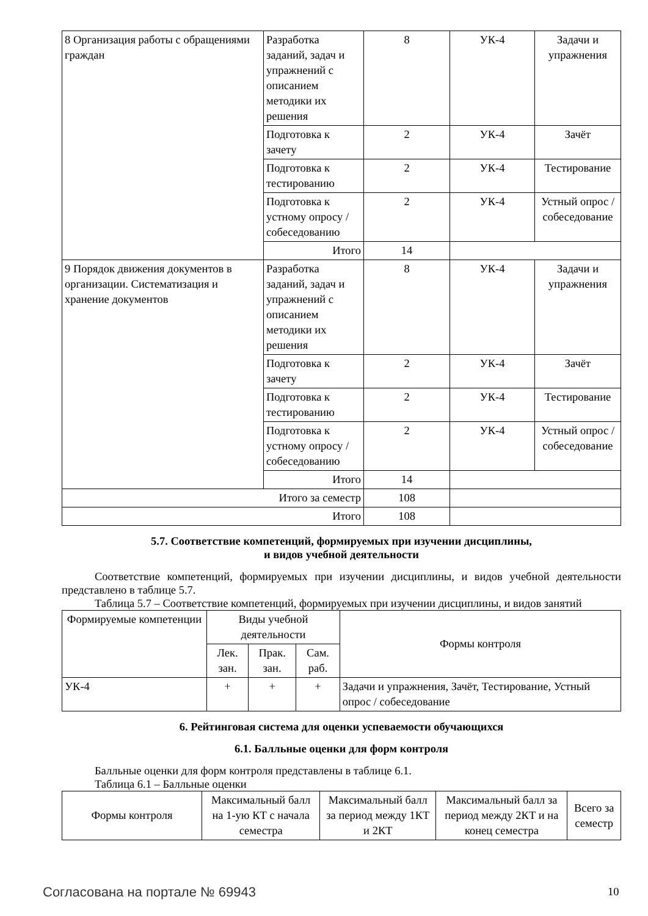| 8 Организация работы с обращениями граждан | Разработка заданий, задач и упражнений с описанием методики их решения | 8 | УК-4 | Задачи и упражнения |
| | Подготовка к зачету | 2 | УК-4 | Зачёт |
| | Подготовка к тестированию | 2 | УК-4 | Тестирование |
| | Подготовка к устному опросу / собеседованию | 2 | УК-4 | Устный опрос / собеседование |
| | Итого | 14 | | |
| 9 Порядок движения документов в организации. Систематизация и хранение документов | Разработка заданий, задач и упражнений с описанием методики их решения | 8 | УК-4 | Задачи и упражнения |
| | Подготовка к зачету | 2 | УК-4 | Зачёт |
| | Подготовка к тестированию | 2 | УК-4 | Тестирование |
| | Подготовка к устному опросу / собеседованию | 2 | УК-4 | Устный опрос / собеседование |
| | Итого | 14 | | |
| Итого за семестр | | 108 | | |
| Итого | | 108 | | |
5.7. Соответствие компетенций, формируемых при изучении дисциплины,
и видов учебной деятельности
Соответствие компетенций, формируемых при изучении дисциплины, и видов учебной деятельности представлено в таблице 5.7.
Таблица 5.7 – Соответствие компетенций, формируемых при изучении дисциплины, и видов занятий
| Формируемые компетенции | Виды учебной деятельности | | | Формы контроля |
| --- | --- | --- | --- | --- |
| | Лек. зан. | Прак. зан. | Сам. раб. | |
| УК-4 | + | + | + | Задачи и упражнения, Зачёт, Тестирование, Устный опрос / собеседование |
6. Рейтинговая система для оценки успеваемости обучающихся
6.1. Балльные оценки для форм контроля
Балльные оценки для форм контроля представлены в таблице 6.1.
Таблица 6.1 – Балльные оценки
| Формы контроля | Максимальный балл на 1-ую КТ с начала семестра | Максимальный балл за период между 1КТ и 2КТ | Максимальный балл за период между 2КТ и на конец семестра | Всего за семестр |
| --- | --- | --- | --- | --- |
Согласована на портале № 69943 10